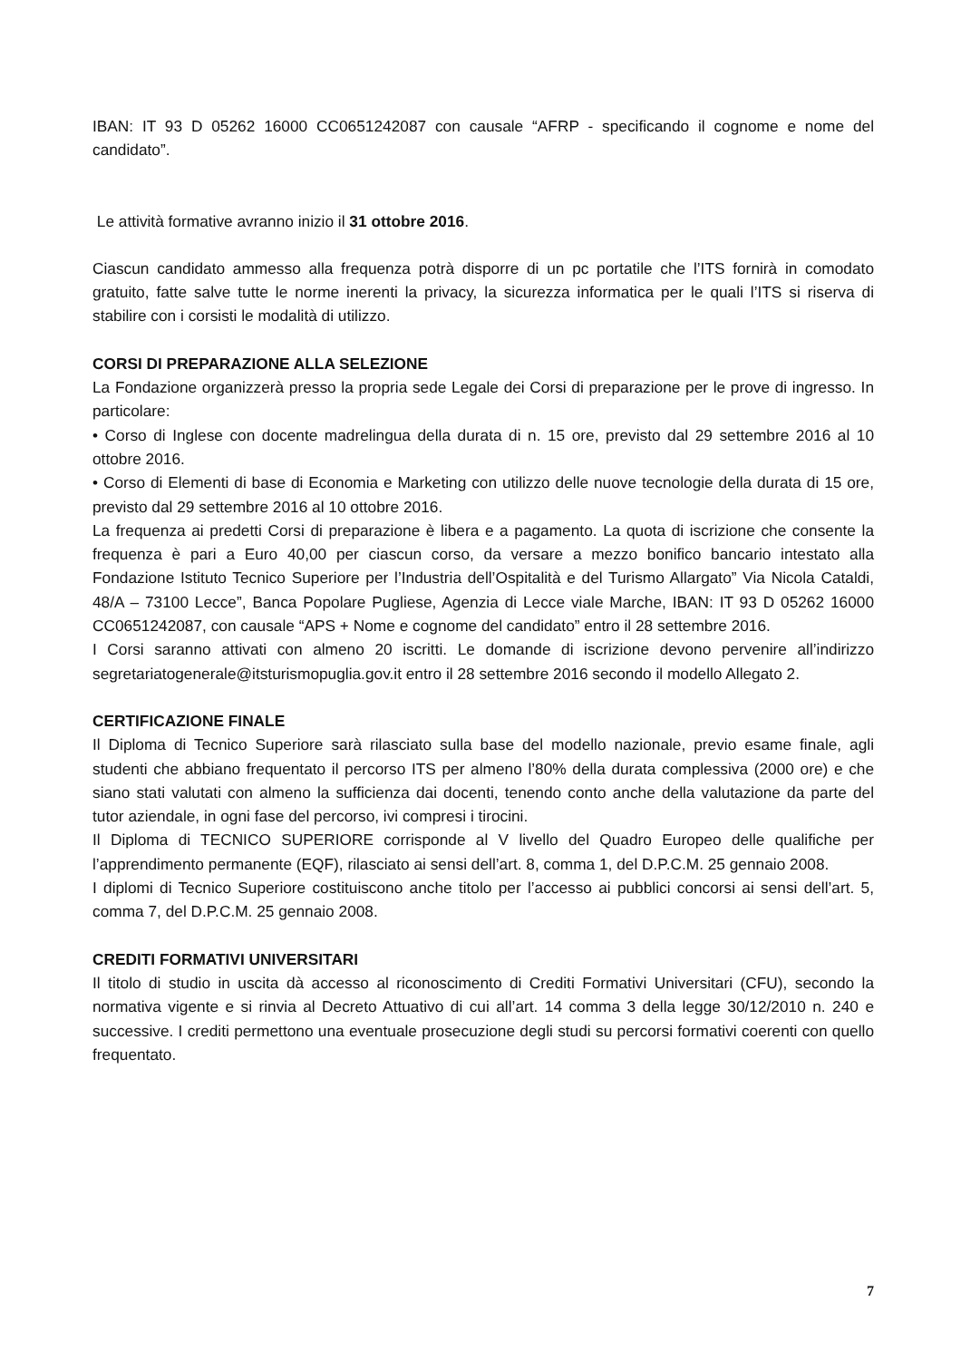IBAN: IT 93 D 05262 16000 CC0651242087 con causale “AFRP - specificando il cognome e nome del candidato”.
Le attività formative avranno inizio il 31 ottobre 2016.
Ciascun candidato ammesso alla frequenza potrà disporre di un pc portatile che l’ITS fornirà in comodato gratuito, fatte salve tutte le norme inerenti la privacy, la sicurezza informatica per le quali l’ITS si riserva di stabilire con i corsisti le modalità di utilizzo.
CORSI DI PREPARAZIONE ALLA SELEZIONE
La Fondazione organizzerà presso la propria sede Legale dei Corsi di preparazione per le prove di ingresso. In particolare:
• Corso di Inglese con docente madrelingua della durata di n. 15 ore, previsto dal 29 settembre 2016 al 10 ottobre 2016.
• Corso di Elementi di base di Economia e Marketing con utilizzo delle nuove tecnologie della durata di 15 ore, previsto dal 29 settembre 2016 al 10 ottobre 2016.
La frequenza ai predetti Corsi di preparazione è libera e a pagamento. La quota di iscrizione che consente la frequenza è pari a Euro 40,00 per ciascun corso, da versare a mezzo bonifico bancario intestato alla Fondazione Istituto Tecnico Superiore per l’Industria dell’Ospitalità e del Turismo Allargato” Via Nicola Cataldi, 48/A – 73100 Lecce”, Banca Popolare Pugliese, Agenzia di Lecce viale Marche, IBAN: IT 93 D 05262 16000 CC0651242087, con causale “APS + Nome e cognome del candidato” entro il 28 settembre 2016.
I Corsi saranno attivati con almeno 20 iscritti. Le domande di iscrizione devono pervenire all’indirizzo segretariatogenerale@itsturismopuglia.gov.it entro il 28 settembre 2016 secondo il modello Allegato 2.
CERTIFICAZIONE FINALE
Il Diploma di Tecnico Superiore sarà rilasciato sulla base del modello nazionale, previo esame finale, agli studenti che abbiano frequentato il percorso ITS per almeno l’80% della durata complessiva (2000 ore) e che siano stati valutati con almeno la sufficienza dai docenti, tenendo conto anche della valutazione da parte del tutor aziendale, in ogni fase del percorso, ivi compresi i tirocini.
Il Diploma di TECNICO SUPERIORE corrisponde al V livello del Quadro Europeo delle qualifiche per l’apprendimento permanente (EQF), rilasciato ai sensi dell’art. 8, comma 1, del D.P.C.M. 25 gennaio 2008.
I diplomi di Tecnico Superiore costituiscono anche titolo per l’accesso ai pubblici concorsi ai sensi dell’art. 5, comma 7, del D.P.C.M. 25 gennaio 2008.
CREDITI FORMATIVI UNIVERSITARI
Il titolo di studio in uscita dà accesso al riconoscimento di Crediti Formativi Universitari (CFU), secondo la normativa vigente e si rinvia al Decreto Attuativo di cui all’art. 14 comma 3 della legge 30/12/2010 n. 240 e successive. I crediti permettono una eventuale prosecuzione degli studi su percorsi formativi coerenti con quello frequentato.
7